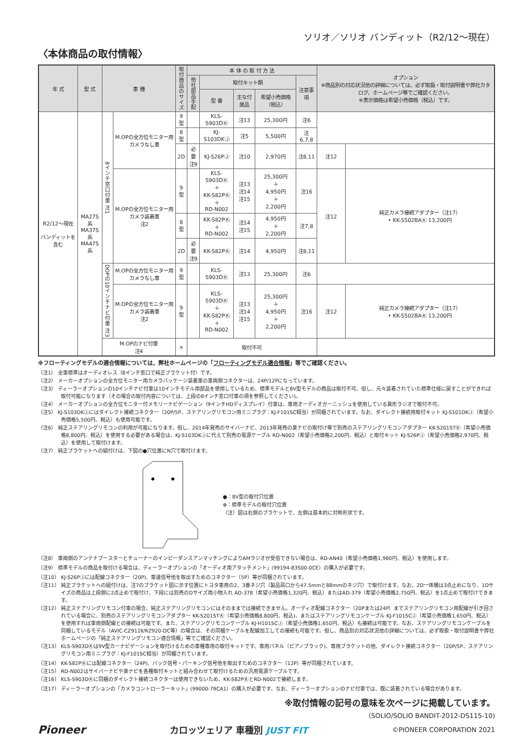ソリオ／ソリオ バンディット（R2/12〜現在）
〈本体商品の取付情報〉
| 年 式 | 型 式 | 車 種 | | 取付商品のサイズ | 本 体 の 取 付 方 法 | | | | | オプション ※商品別の対応状況他の詳細については、必ず取扱・取付説明書や弊社カタログ、ホームページ等でご確認ください。 ※表示価格は希望小売価格（税込）です。 | |
| --- | --- | --- | --- | --- | --- | --- | --- | --- | --- | --- | --- |
| | | | | | 他社部品手配 | 取付キット類 | | | 注意事項 | | |
| | | | | | | 型 番 | 主な付属品 | 希望小売価格（税込） | | | |
| R2/12〜現在 バンディットを含む | MA27S系 MA37S系 MA47S系 | 8インチ窓口付車 注1 | M.OPの全方位モニター用カメラなし車 | 9型 | | KLS-S903DⓀ | 注13 | 25,300円 | 注6 | | |
| | | | | 8型 | | KJ-S103DKⒿ | 注5 | 5,500円 | 注6,7,8 | | |
| | | | | 2D | 必要 注9 | KJ-S26PⒿ | 注10 | 2,970円 | 注8,11 | 注12 | |
| | | | M.OPの全方位モニター用カメラ装着車 注2 | 9型 | | KLS-S903DⓀ ＋ KK-S82PⓀ ＋ RD-N002 | 注13 注14 注15 | 25,300円 ＋ 4,950円 ＋ 2,200円 | 注16 | 注12 | 純正カメラ接続アダプター（注17） • KK-S502BAⓀ 13,200円 |
| | | | | 8型 | | KK-S82PⓀ ＋ RD-N002 | 注14 注15 | 4,950円 ＋ 2,200円 | 注7,8 | | |
| | | | | 2D | 必要 注9 | KK-S82PⓀ | 注14 | 4,950円 | 注8,11 | | |
| | | DOPの10インチナビ付車 注3 | M.OPの全方位モニター用カメラなし車 | 9型 | | KLS-S903DⓀ | 注13 | 25,300円 | 注6 | | |
| | | | M.OPの全方位モニター用カメラ装着車 注2 | 9型 | | KLS-S903DⓀ ＋ KK-S82PⓀ ＋ RD-N002 | 注13 注14 注15 | 25,300円 ＋ 4,950円 ＋ 2,200円 | 注16 | 注12 | 純正カメラ接続アダプター（注17） • KK-S502BAⓀ 13,200円 |
| | | M.OPのナビ付車 注4 | | × | 取付不可 | | | | | | |
※フローティングモデルの適合情報については、弊社ホームページの「フローティングモデル適合情報」等でご確認ください。
（注1） 全車標準はオーディオレス（8インチ窓口で純正ブラケット付）です。
（注2） メーカーオプションの全方位モニター用カメラパッケージ装着車の車両側コネクターは、24P/12Pになっています。
（注3） ディーラーオプションの10インチナビ付車は10インチモデル用部品を使用しているため、標準モデルと8V型モデルの商品は取付不可。但し、元々装着されていた標準仕様に戻すことができれば取付可能になります（その場合の取付内容については、上段の8インチ窓口付車の項を参照してください)。
（注4） メーカーオプションの全方位モニター付メモリーナビゲーション（9インチHDディスプレイ）付車は、専用オーディオガーニッシュを使用している異形ラジオで取付不可。
（注5） KJ-S103DKⒿにはダイレクト接続コネクター（20P/5P、ステアリングリモコン用ミニプラグ：KJ-F101SC相当）が同梱されています。なお、ダイレクト接続用取付キット KJ-S101DKⒿ（希望小売価格5,500円、税込）も使用可能です。
（注6） 純正ステアリングリモコンの利用が可能になります。但し、2014年発売のサイバーナビ、2013年発売の楽ナビの取付け等で別売のステアリングリモコンアダプター KK-S201STⓀ（希望小売価格8,800円、税込）を使用する必要がある場合は、KJ-S103DKⒿに代えて別売の電源ケーブル RD-N002（希望小売価格2,200円、税込）と取付キット KJ-S26PⒿ（希望小売価格2,970円、税込）を使用して取付けます。
（注7） 純正ブラケットへの組付けは、下図の●穴位置にN穴で取付けます。
●：8V型の取付穴位置
⊗：標準モデルの取付穴位置
（注）図は右側のブラケットで、左側は基本的に対称形状です。
（注8） 車両側のアンテナブースターとチューナーのインピーダンスアンマッチングによりAMラジオが受信できない場合は、RD-AN40（希望小売価格1,980円、税込）を使用します。
（注9） 標準モデルの商品を取付ける場合は、ディーラーオプションの「オーディオ用アタッチメント」(99194-83S00-0CE）の購入が必要です。
（注10） KJ-S26PⒿには配線コネクター（20P)、車速信号他を取出すためのコネクター（5P）等が同梱されています。
（注11） 純正ブラケットへの組付けは、注7のブラケット図に示す位置にトヨタ車用の2、3番ネジ穴（製品肩口から47.5mmと88mmのネジ穴）で取付けます。なお、2D一体機は3点止めになり、1Dサイズの商品は上段側に2点止めで取付け、下段には別売のDサイズ用小物入れ AD-378（希望小売価格1,320円、税込）またはAD-379（希望小売価格2,750円、税込）を1点止めで取付けできます。
（注12） 純正ステアリングリモコン付車の場合、純正ステアリングリモコンにはそのままでは接続できません。オーディオ配線コネクター（20Pまたは24P）までステアリングリモコン用配線が引き回されている場合に、別売のステアリングリモコンアダプター KK-S201STⓀ（希望小売価格8,800円、税込)、またはステアリングリモコンケーブル KJ-F101SCⒿ（希望小売価格1,650円、税込）を使用すれば車両側配線との接続は可能です。また、ステアリングリモコンケーブル KJ-H101SCⒿ（希望小売価格1,650円、税込）も接続は可能です。なお、ステアリングリモコンケーブルを同梱しているモデル（AVIC-CZ912Ⅱ/RZ920-DC等）の場合は、その同梱ケーブルを配線加工しての接続も可能です。但し、商品別の対応状況他の詳細については、必ず取扱・取付説明書や弊社ホームページの「純正ステアリングリモコン適合情報」等でご確認ください。
（注13） KLS-S903DⓀは9V型カーナビゲーションを取付けるための車種専用の取付キットです。専用パネル（ピアノブラック)、専用ブラケットの他、ダイレクト接続コネクター（20P/5P、ステアリングリモコン用ミニプラグ：KJ-F101SC相当）が同梱されています。
（注14） KK-S82PⓀには配線コネクター（24P)、バック信号・パーキング信号他を取出すためのコネクター（12P）等が同梱されています。
（注15） RD-N002はサイバーナビや楽ナビを各種取付キットと組み合わせて取付けるための汎用電源ケーブルです。
（注16） KLS-S903DⓀに同梱のダイレクト接続コネクターは使用できないため、KK-S82PⓀとRD-N002で接続します。
（注17） ディーラーオプションの「カメラコントローラーキット」(99000-79CA1）の購入が必要です。なお、ディーラーオプションのナビ付車では、既に装着されている場合があります。
※取付情報の記号の意味を次ページに掲載しています。
（SOLIO/SOLIO BANDIT-2012-DS115-10)
Pioneer カロッツェリア 車種別 JUST FIT ©PIONEER CORPORATION 2021